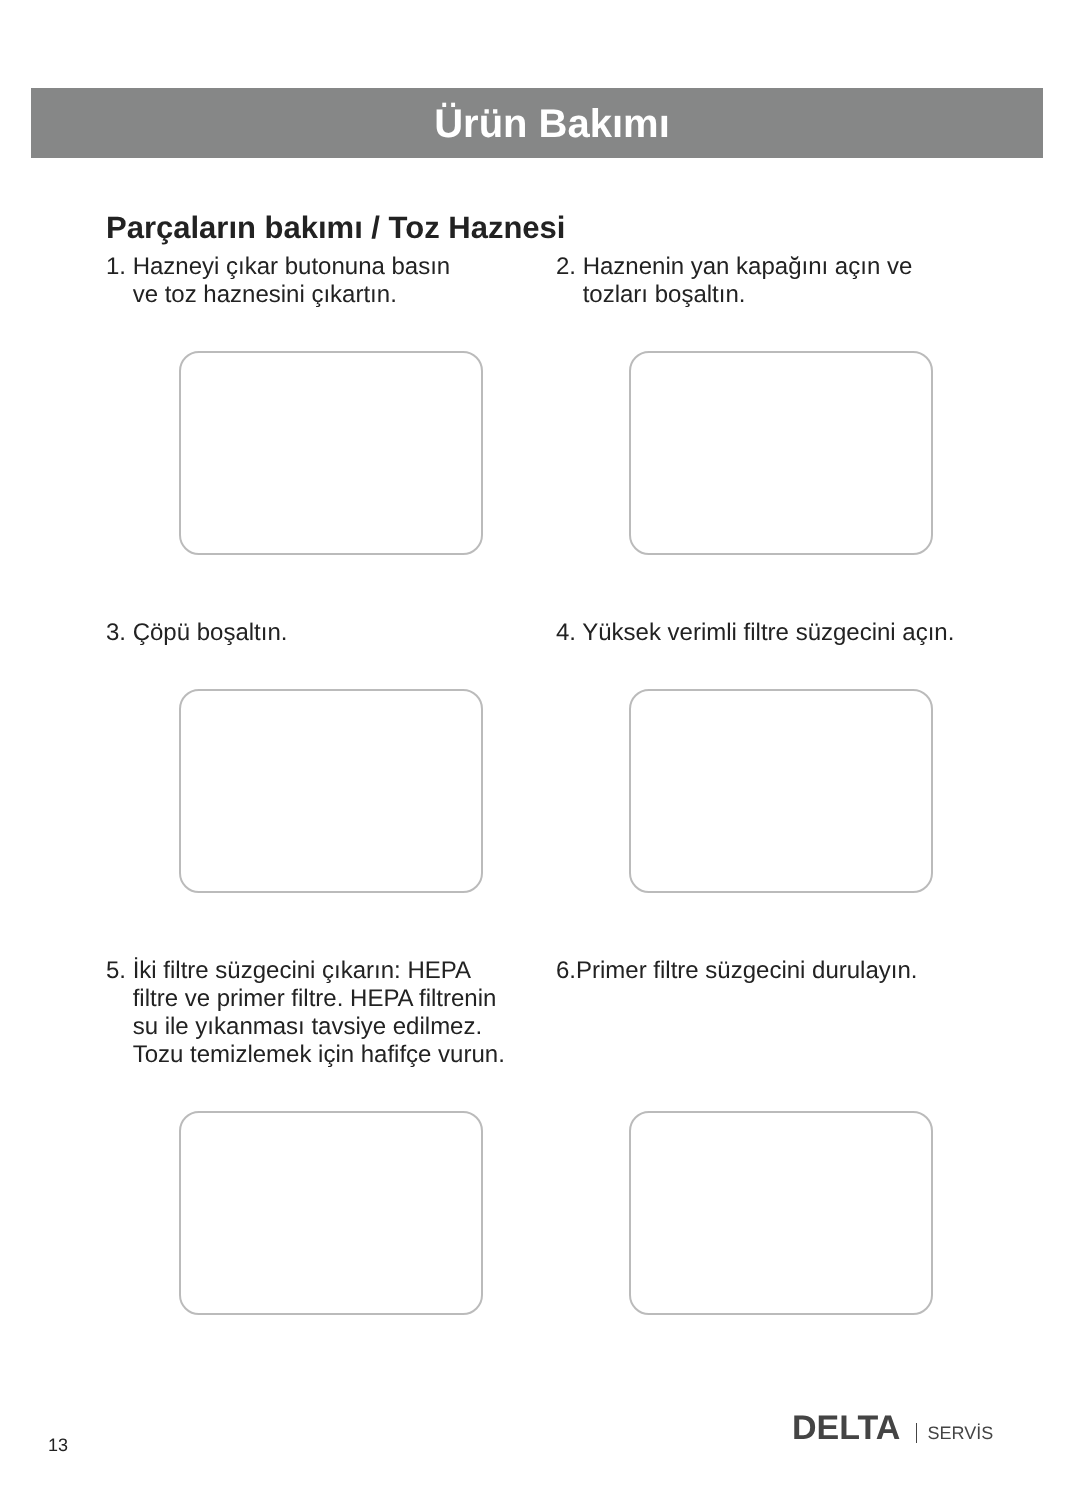Ürün Bakımı
Parçaların bakımı / Toz Haznesi
1. Hazneyi çıkar butonuna basın
ve toz haznesini çıkartın.
2. Haznenin yan kapağını açın ve
tozları boşaltın.
3. Çöpü boşaltın. 4. Yüksek verimli filtre süzgecini açın.
5. İki filtre süzgecini çıkarın: HEPA
filtre ve primer filtre. HEPA filtrenin
su ile yıkanması tavsiye edilmez.
Tozu temizlemek için hafifçe vurun.
6.Primer filtre süzgecini durulayın.
DELTA SERVİS
13